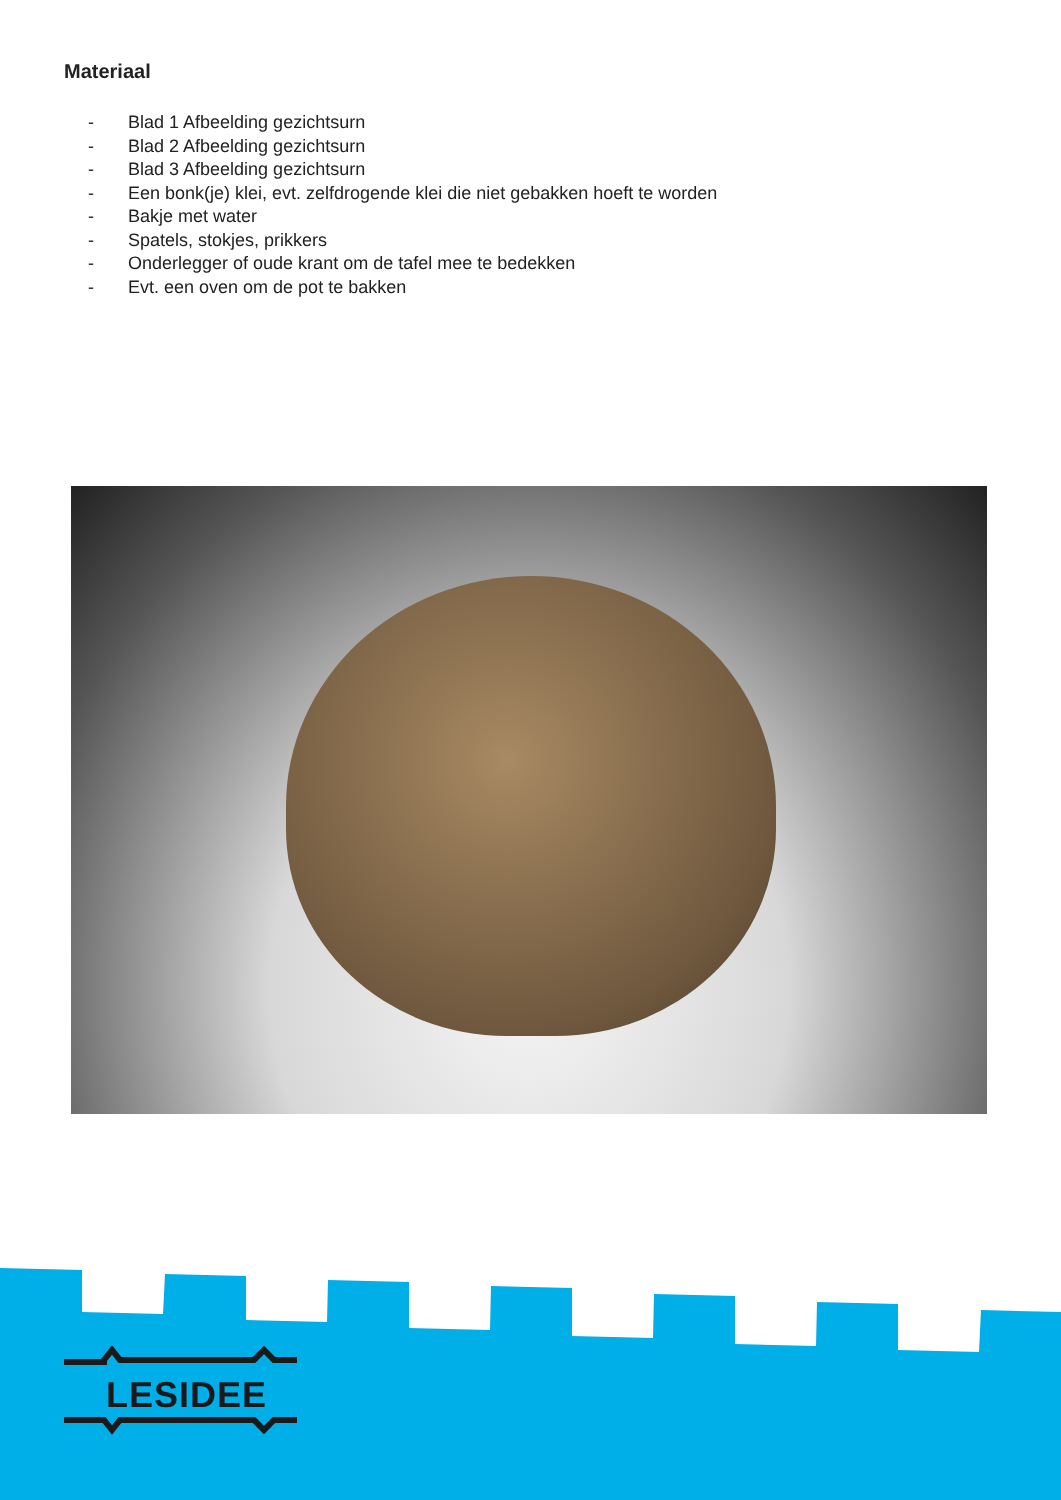Materiaal
- Blad 1 Afbeelding gezichtsurn
- Blad 2 Afbeelding gezichtsurn
- Blad 3 Afbeelding gezichtsurn
- Een bonk(je) klei, evt. zelfdrogende klei die niet gebakken hoeft te worden
- Bakje met water
- Spatels, stokjes, prikkers
- Onderlegger of oude krant om de tafel mee te bedekken
- Evt. een oven om de pot te bakken
LESIDEE